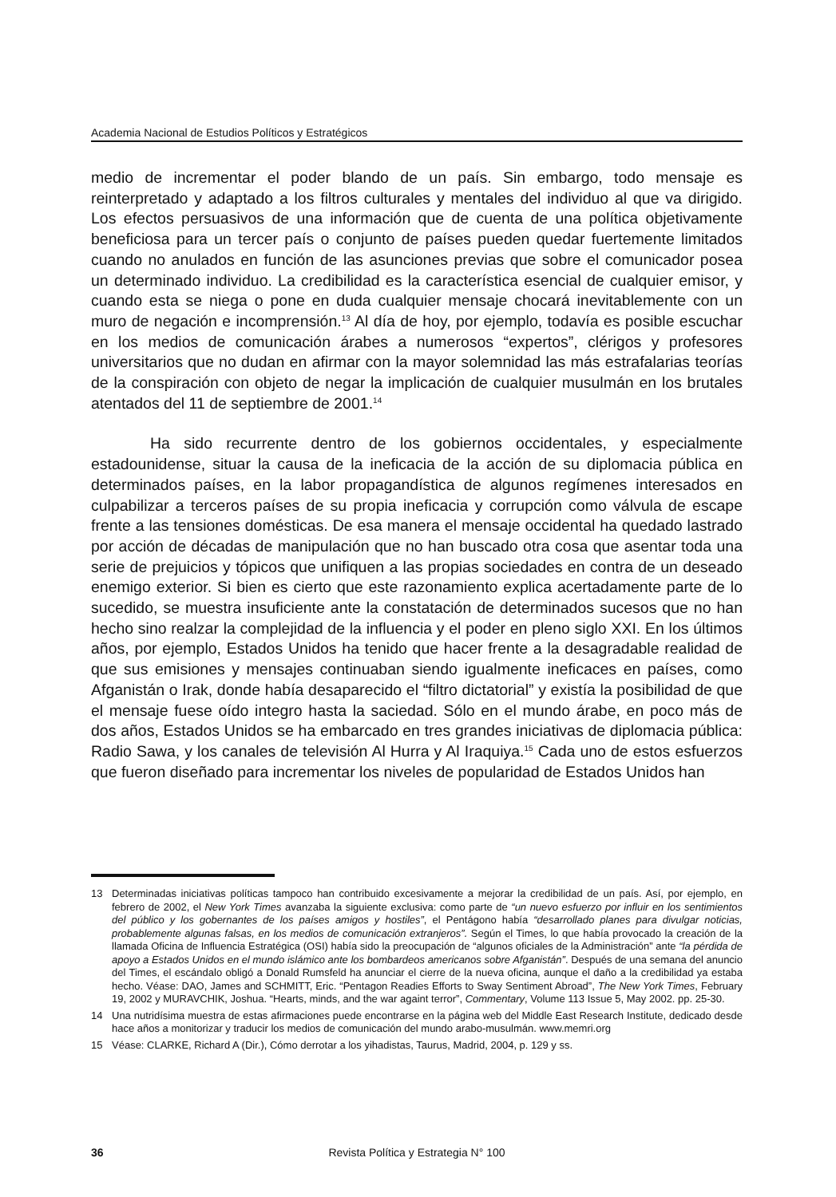Academia Nacional de Estudios Políticos y Estratégicos
medio de incrementar el poder blando de un país. Sin embargo, todo mensaje es reinterpretado y adaptado a los filtros culturales y mentales del individuo al que va dirigido. Los efectos persuasivos de una información que de cuenta de una política objetivamente beneficiosa para un tercer país o conjunto de países pueden quedar fuertemente limitados cuando no anulados en función de las asunciones previas que sobre el comunicador posea un determinado individuo. La credibilidad es la característica esencial de cualquier emisor, y cuando esta se niega o pone en duda cualquier mensaje chocará inevitablemente con un muro de negación e incomprensión.<sup>13</sup> Al día de hoy, por ejemplo, todavía es posible escuchar en los medios de comunicación árabes a numerosos “expertos”, clérigos y profesores universitarios que no dudan en afirmar con la mayor solemnidad las más estrafalarias teorías de la conspiración con objeto de negar la implicación de cualquier musulmán en los brutales atentados del 11 de septiembre de 2001.<sup>14</sup>
Ha sido recurrente dentro de los gobiernos occidentales, y especialmente estadounidense, situar la causa de la ineficacia de la acción de su diplomacia pública en determinados países, en la labor propagandística de algunos regímenes interesados en culpabilizar a terceros países de su propia ineficacia y corrupción como válvula de escape frente a las tensiones domésticas. De esa manera el mensaje occidental ha quedado lastrado por acción de décadas de manipulación que no han buscado otra cosa que asentar toda una serie de prejuicios y tópicos que unifiquen a las propias sociedades en contra de un deseado enemigo exterior. Si bien es cierto que este razonamiento explica acertadamente parte de lo sucedido, se muestra insuficiente ante la constatación de determinados sucesos que no han hecho sino realzar la complejidad de la influencia y el poder en pleno siglo XXI. En los últimos años, por ejemplo, Estados Unidos ha tenido que hacer frente a la desagradable realidad de que sus emisiones y mensajes continuaban siendo igualmente ineficaces en países, como Afganistán o Irak, donde había desaparecido el “filtro dictatorial” y existía la posibilidad de que el mensaje fuese oído integro hasta la saciedad. Sólo en el mundo árabe, en poco más de dos años, Estados Unidos se ha embarcado en tres grandes iniciativas de diplomacia pública: Radio Sawa, y los canales de televisión Al Hurra y Al Iraquiya.<sup>15</sup> Cada uno de estos esfuerzos que fueron diseñado para incrementar los niveles de popularidad de Estados Unidos han
13 Determinadas iniciativas políticas tampoco han contribuido excesivamente a mejorar la credibilidad de un país. Así, por ejemplo, en febrero de 2002, el New York Times avanzaba la siguiente exclusiva: como parte de “un nuevo esfuerzo por influir en los sentimientos del público y los gobernantes de los países amigos y hostiles”, el Pentágono había “desarrollado planes para divulgar noticias, probablemente algunas falsas, en los medios de comunicación extranjeros”. Según el Times, lo que había provocado la creación de la llamada Oficina de Influencia Estratégica (OSI) había sido la preocupación de “algunos oficiales de la Administración” ante “la pérdida de apoyo a Estados Unidos en el mundo islámico ante los bombardeos americanos sobre Afganistán”. Después de una semana del anuncio del Times, el escándalo obligó a Donald Rumsfeld ha anunciar el cierre de la nueva oficina, aunque el daño a la credibilidad ya estaba hecho. Véase: DAO, James and SCHMITT, Eric. “Pentagon Readies Efforts to Sway Sentiment Abroad”, The New York Times, February 19, 2002 y MURAVCHIK, Joshua. “Hearts, minds, and the war againt terror”, Commentary, Volume 113 Issue 5, May 2002. pp. 25-30.
14 Una nutridísima muestra de estas afirmaciones puede encontrarse en la página web del Middle East Research Institute, dedicado desde hace años a monitorizar y traducir los medios de comunicación del mundo arabo-musulmán. www.memri.org
15 Véase: CLARKE, Richard A (Dir.), Cómo derrotar a los yihadistas, Taurus, Madrid, 2004, p. 129 y ss.
36 Revista Política y Estrategia N° 100